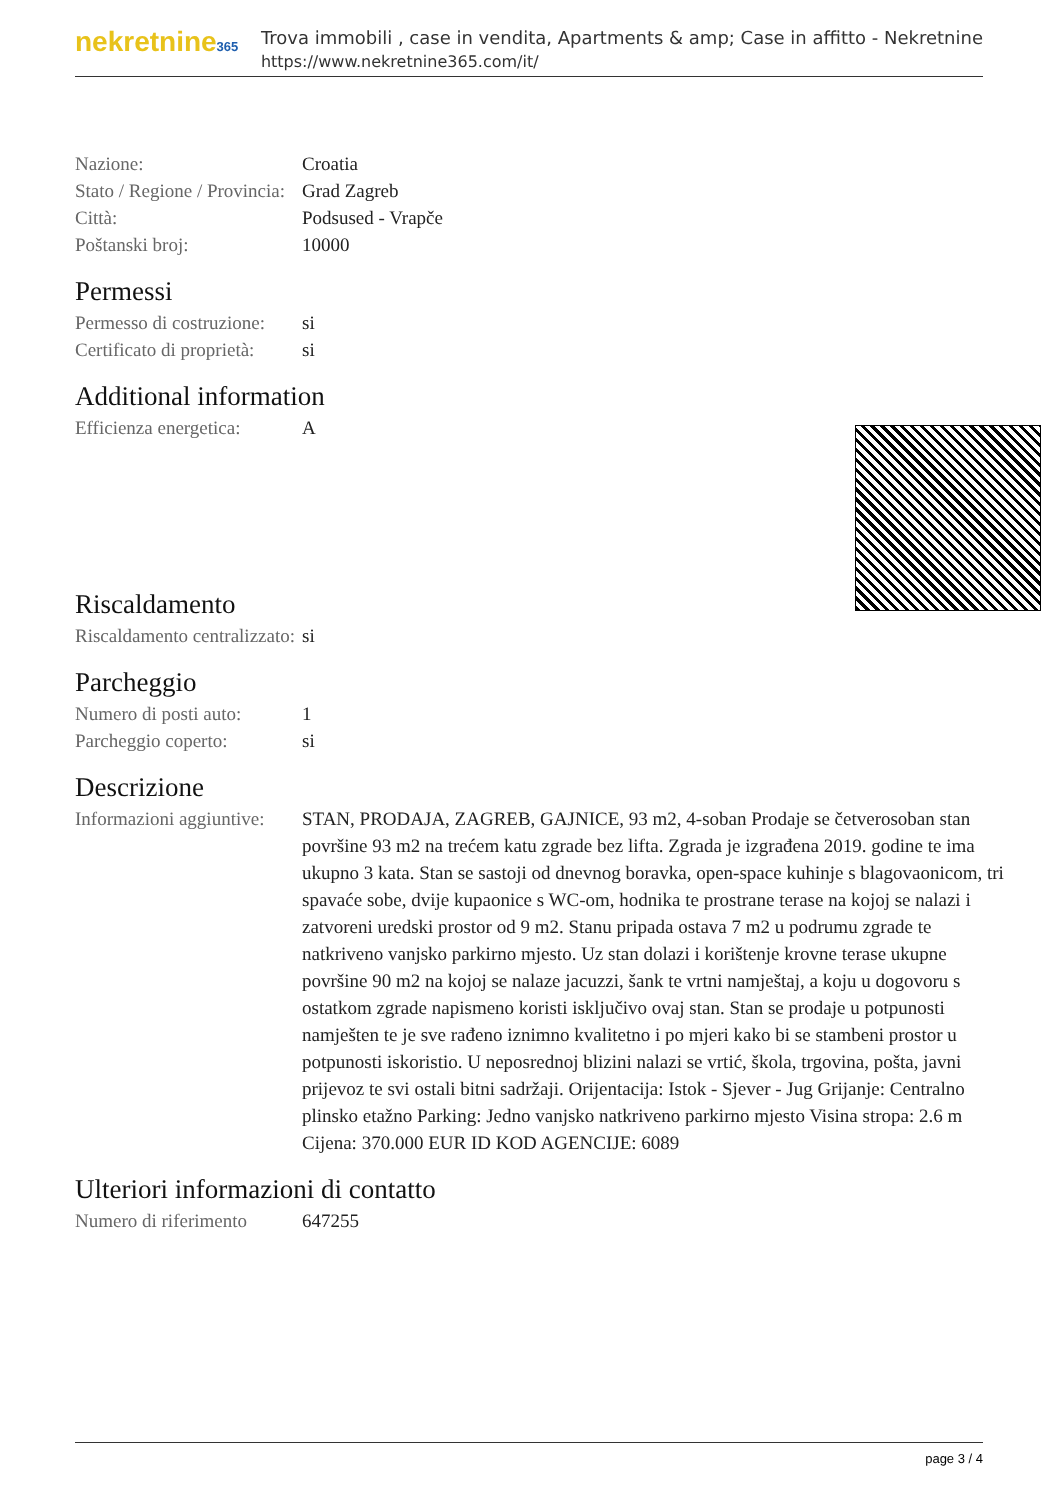nekretnine365
Trova immobili , case in vendita, Apartments & amp; Case in affitto - Nekretnine
https://www.nekretnine365.com/it/
| Nazione: | Croatia |
| Stato / Regione / Provincia: | Grad Zagreb |
| Città: | Podsused - Vrapče |
| Poštanski broj: | 10000 |
Permessi
| Permesso di costruzione: | si |
| Certificato di proprietà: | si |
Additional information
| Efficienza energetica: | A |
Riscaldamento
| Riscaldamento centralizzato: | si |
Parcheggio
| Numero di posti auto: | 1 |
| Parcheggio coperto: | si |
Descrizione
| Informazioni aggiuntive: | STAN, PRODAJA, ZAGREB, GAJNICE, 93 m2, 4-soban Prodaje se četverosoban stan površine 93 m2 na trećem katu zgrade bez lifta. Zgrada je izgrađena 2019. godine te ima ukupno 3 kata. Stan se sastoji od dnevnog boravka, open-space kuhinje s blagovaonicom, tri spavaće sobe, dvije kupaonice s WC-om, hodnika te prostrane terase na kojoj se nalazi i zatvoreni uredski prostor od 9 m2. Stanu pripada ostava 7 m2 u podrumu zgrade te natkriveno vanjsko parkirno mjesto. Uz stan dolazi i korištenje krovne terase ukupne površine 90 m2 na kojoj se nalaze jacuzzi, šank te vrtni namještaj, a koju u dogovoru s ostatkom zgrade napismeno koristi isključivo ovaj stan. Stan se prodaje u potpunosti namješten te je sve rađeno iznimno kvalitetno i po mjeri kako bi se stambeni prostor u potpunosti iskoristio. U neposrednoj blizini nalazi se vrtić, škola, trgovina, pošta, javni prijevoz te svi ostali bitni sadržaji. Orijentacija: Istok - Sjever - Jug Grijanje: Centralno plinsko etažno Parking: Jedno vanjsko natkriveno parkirno mjesto Visina stropa: 2.6 m Cijena: 370.000 EUR ID KOD AGENCIJE: 6089 |
Ulteriori informazioni di contatto
| Numero di riferimento | 647255 |
page 3 / 4